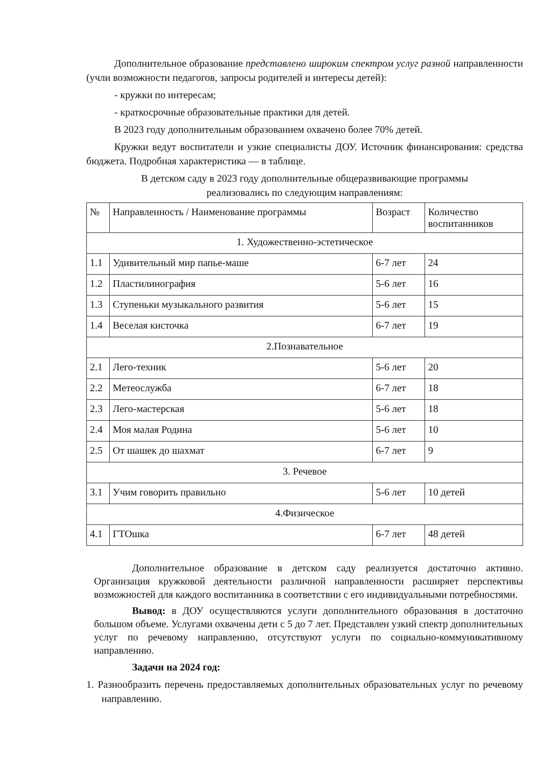Дополнительное образование представлено широким спектром услуг разной направленности (учли возможности педагогов, запросы родителей и интересы детей):
- кружки по интересам;
- краткосрочные образовательные практики для детей.
В 2023 году дополнительным образованием охвачено более 70% детей.
Кружки ведут воспитатели и узкие специалисты ДОУ. Источник финансирования: средства бюджета. Подробная характеристика — в таблице.
В детском саду в 2023 году дополнительные общеразвивающие программы
реализовались по следующим направлениям:
| № | Направленность / Наименование программы | Возраст | Количество воспитанников |
| --- | --- | --- | --- |
| 1. Художественно-эстетическое | | | |
| 1.1 | Удивительный мир папье-маше | 6-7 лет | 24 |
| 1.2 | Пластилинография | 5-6 лет | 16 |
| 1.3 | Ступеньки музыкального развития | 5-6 лет | 15 |
| 1.4 | Веселая кисточка | 6-7 лет | 19 |
| 2.Познавательное | | | |
| 2.1 | Лего-техник | 5-6 лет | 20 |
| 2.2 | Метеослужба | 6-7 лет | 18 |
| 2.3 | Лего-мастерская | 5-6 лет | 18 |
| 2.4 | Моя малая Родина | 5-6 лет | 10 |
| 2.5 | От шашек до шахмат | 6-7 лет | 9 |
| 3. Речевое | | | |
| 3.1 | Учим говорить правильно | 5-6 лет | 10 детей |
| 4.Физическое | | | |
| 4.1 | ГТОшка | 6-7 лет | 48 детей |
Дополнительное образование в детском саду реализуется достаточно активно. Организация кружковой деятельности различной направленности расширяет перспективы возможностей для каждого воспитанника в соответствии с его индивидуальными потребностями.
Вывод: в ДОУ осуществляются услуги дополнительного образования в достаточно большом объеме. Услугами охвачены дети с 5 до 7 лет. Представлен узкий спектр дополнительных услуг по речевому направлению, отсутствуют услуги по социально-коммуникативному направлению.
Задачи на 2024 год:
1. Разнообразить перечень предоставляемых дополнительных образовательных услуг по речевому направлению.